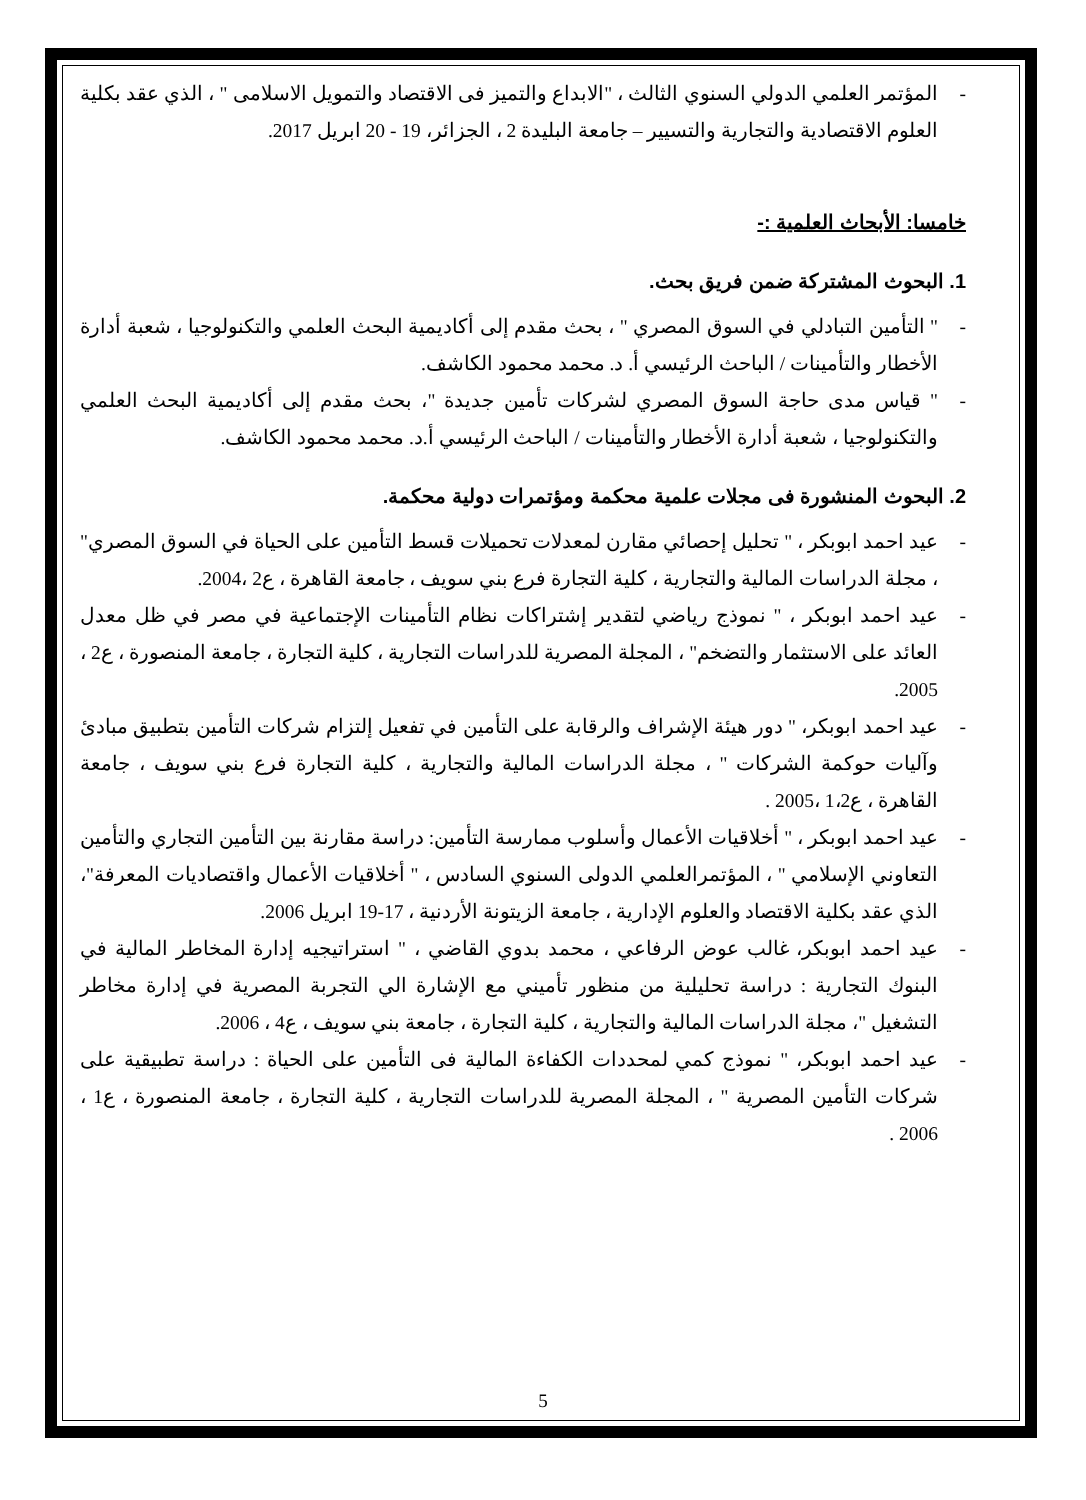- المؤتمر العلمي الدولي السنوي الثالث ، "الابداع والتميز فى الاقتصاد والتمويل الاسلامى " ، الذي عقد بكلية العلوم الاقتصادية والتجارية والتسيير – جامعة البليدة 2 ، الجزائر، 19 - 20 ابريل 2017.
خامسا: الأبحاث العلمية :-
1. البحوث المشتركة ضمن فريق بحث.
- " التأمين التبادلي في السوق المصري " ، بحث مقدم إلى أكاديمية البحث العلمي والتكنولوجيا ، شعبة أدارة الأخطار والتأمينات / الباحث الرئيسي أ. د. محمد محمود الكاشف.
- " قياس مدى حاجة السوق المصري لشركات تأمين جديدة "، بحث مقدم إلى أكاديمية البحث العلمي والتكنولوجيا ، شعبة أدارة الأخطار والتأمينات / الباحث الرئيسي أ.د. محمد محمود الكاشف.
2. البحوث المنشورة فى مجلات علمية محكمة ومؤتمرات دولية محكمة.
- عيد احمد ابوبكر ، " تحليل إحصائي مقارن لمعدلات تحميلات قسط التأمين على الحياة في السوق المصري" ، مجلة الدراسات المالية والتجارية ، كلية التجارة فرع بني سويف ، جامعة القاهرة ، ع2 ،2004.
- عيد احمد ابوبكر ، " نموذج رياضي لتقدير إشتراكات نظام التأمينات الإجتماعية في مصر في ظل معدل العائد على الاستثمار والتضخم" ، المجلة المصرية للدراسات التجارية ، كلية التجارة ، جامعة المنصورة ، ع2 ، 2005.
- عيد احمد ابوبكر، " دور هيئة الإشراف والرقابة على التأمين في تفعيل إلتزام شركات التأمين بتطبيق مبادئ وآليات حوكمة الشركات " ، مجلة الدراسات المالية والتجارية ، كلية التجارة فرع بني سويف ، جامعة القاهرة ، ع1،2 ،2005 .
- عيد احمد ابوبكر ، " أخلاقيات الأعمال وأسلوب ممارسة التأمين: دراسة مقارنة بين التأمين التجاري والتأمين التعاوني الإسلامي " ، المؤتمرالعلمي الدولى السنوي السادس ، " أخلاقيات الأعمال واقتصاديات المعرفة"، الذي عقد بكلية الاقتصاد والعلوم الإدارية ، جامعة الزيتونة الأردنية ، 17-19 ابريل 2006.
- عيد احمد ابوبكر، غالب عوض الرفاعي ، محمد بدوي القاضي ، " استراتيجيه إدارة المخاطر المالية في البنوك التجارية : دراسة تحليلية من منظور تأميني مع الإشارة الي التجربة المصرية في إدارة مخاطر التشغيل "، مجلة الدراسات المالية والتجارية ، كلية التجارة ، جامعة بني سويف ، ع4 ، 2006.
- عيد احمد ابوبكر، " نموذج كمي لمحددات الكفاءة المالية فى التأمين على الحياة : دراسة تطبيقية على شركات التأمين المصرية " ، المجلة المصرية للدراسات التجارية ، كلية التجارة ، جامعة المنصورة ، ع1 ، 2006 .
5